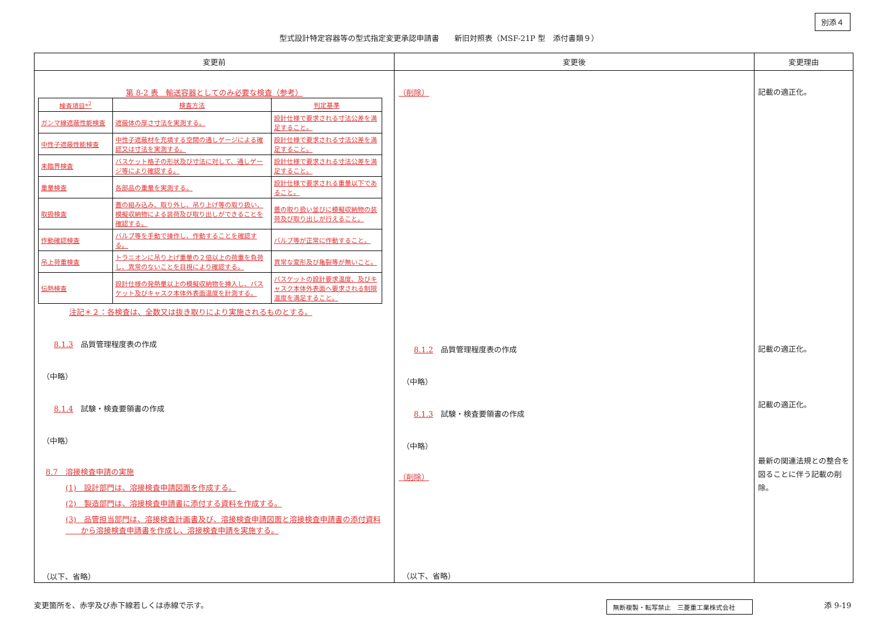別添４
型式設計特定容器等の型式指定変更承認申請書　　新旧対照表（MSF-21P 型　添付書類９）
| 変更前 | 変更後 | 変更理由 |
| --- | --- | --- |
| 第 8-2 表 輸送容器としてのみ必要な検査（参考） / 検査項目*<sup>2</sup> / 検査方法 / 判定基準 / / --- / --- / --- / / ガンマ線遮蔽性能検査 / 遮蔽体の厚さ寸法を実測する。 / 設計仕様で要求される寸法公差を満足すること。 / / 中性子遮蔽性能検査 / 中性子遮蔽材を充填する空間の通しゲージによる確認又は寸法を実測する。 / 設計仕様で要求される寸法公差を満足すること。 / / 未臨界検査 / バスケット格子の形状及び寸法に対して、通しゲージ等により確認する。 / 設計仕様で要求される寸法公差を満足すること。 / / 重量検査 / 各部品の重量を実測する。 / 設計仕様で要求される重量以下であること。 / / 取扱検査 / 蓋の組み込み、取り外し、吊り上げ等の取り扱い、模擬収納物による装荷及び取り出しができることを確認する。 / 蓋の取り扱い並びに模擬収納物の装荷及び取り出しが行えること。 / / 作動確認検査 / バルブ等を手動で操作し、作動することを確認する。 / バルブ等が正常に作動すること。 / / 吊上荷重検査 / トラニオンに吊り上げ重量の２倍以上の荷重を負荷し、異常のないことを目視により確認する。 / 異常な変形及び亀裂等が無いこと。 / / 伝熱検査 / 設計仕様の発熱量以上の模擬収納物を挿入し、バスケット及びキャスク本体外表面温度を計測する。 / バスケットの設計要求温度、及びキャスク本体外表面へ要求される制限温度を満足すること。 / 注記＊２：各検査は、全数又は抜き取りにより実施されるものとする。 8.1.3 品質管理程度表の作成 （中略） 8.1.4 試験・検査要領書の作成 （中略） 8.7 溶接検査申請の実施 (1) 設計部門は、溶接検査申請図面を作成する。 (2) 製造部門は、溶接検査申請書に添付する資料を作成する。 (3) 品管担当部門は、溶接検査計画書及び、溶接検査申請図面と溶接検査申請書の添付資料 から溶接検査申請書を作成し、溶接検査申請を実施する。 （以下、省略） | （削除） 8.1.2 品質管理程度表の作成 （中略） 8.1.3 試験・検査要領書の作成 （中略） （削除） （以下、省略） | 記載の適正化。 記載の適正化。 記載の適正化。 最新の関連法規との整合を図ることに伴う記載の削除。 |
変更箇所を、赤字及び赤下線若しくは赤線で示す。
無断複製・転写禁止　三菱重工業株式会社 添 9-19